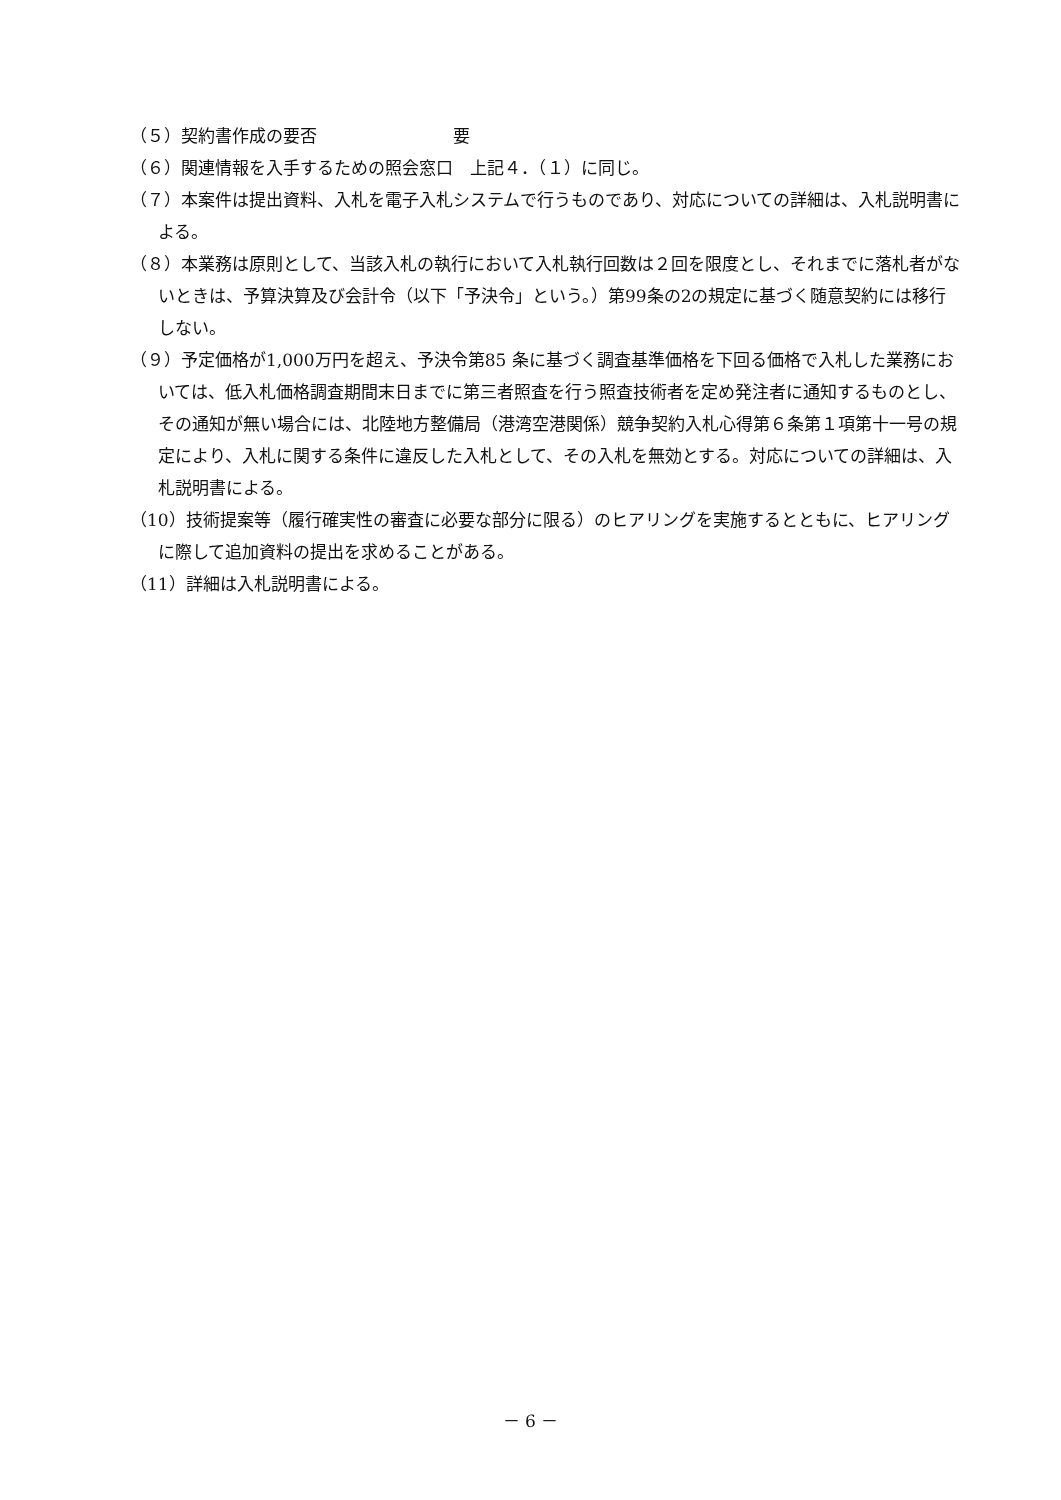（５）契約書作成の要否　　　　　　　　要
（６）関連情報を入手するための照会窓口　上記４．（１）に同じ。
（７）本案件は提出資料、入札を電子入札システムで行うものであり、対応についての詳細は、入札説明書による。
（８）本業務は原則として、当該入札の執行において入札執行回数は２回を限度とし、それまでに落札者がないときは、予算決算及び会計令（以下「予決令」という。）第99条の2の規定に基づく随意契約には移行しない。
（９）予定価格が1,000万円を超え、予決令第85 条に基づく調査基準価格を下回る価格で入札した業務においては、低入札価格調査期間末日までに第三者照査を行う照査技術者を定め発注者に通知するものとし、その通知が無い場合には、北陸地方整備局（港湾空港関係）競争契約入札心得第６条第１項第十一号の規定により、入札に関する条件に違反した入札として、その入札を無効とする。対応についての詳細は、入札説明書による。
（10）技術提案等（履行確実性の審査に必要な部分に限る）のヒアリングを実施するとともに、ヒアリングに際して追加資料の提出を求めることがある。
（11）詳細は入札説明書による。
－ 6 －